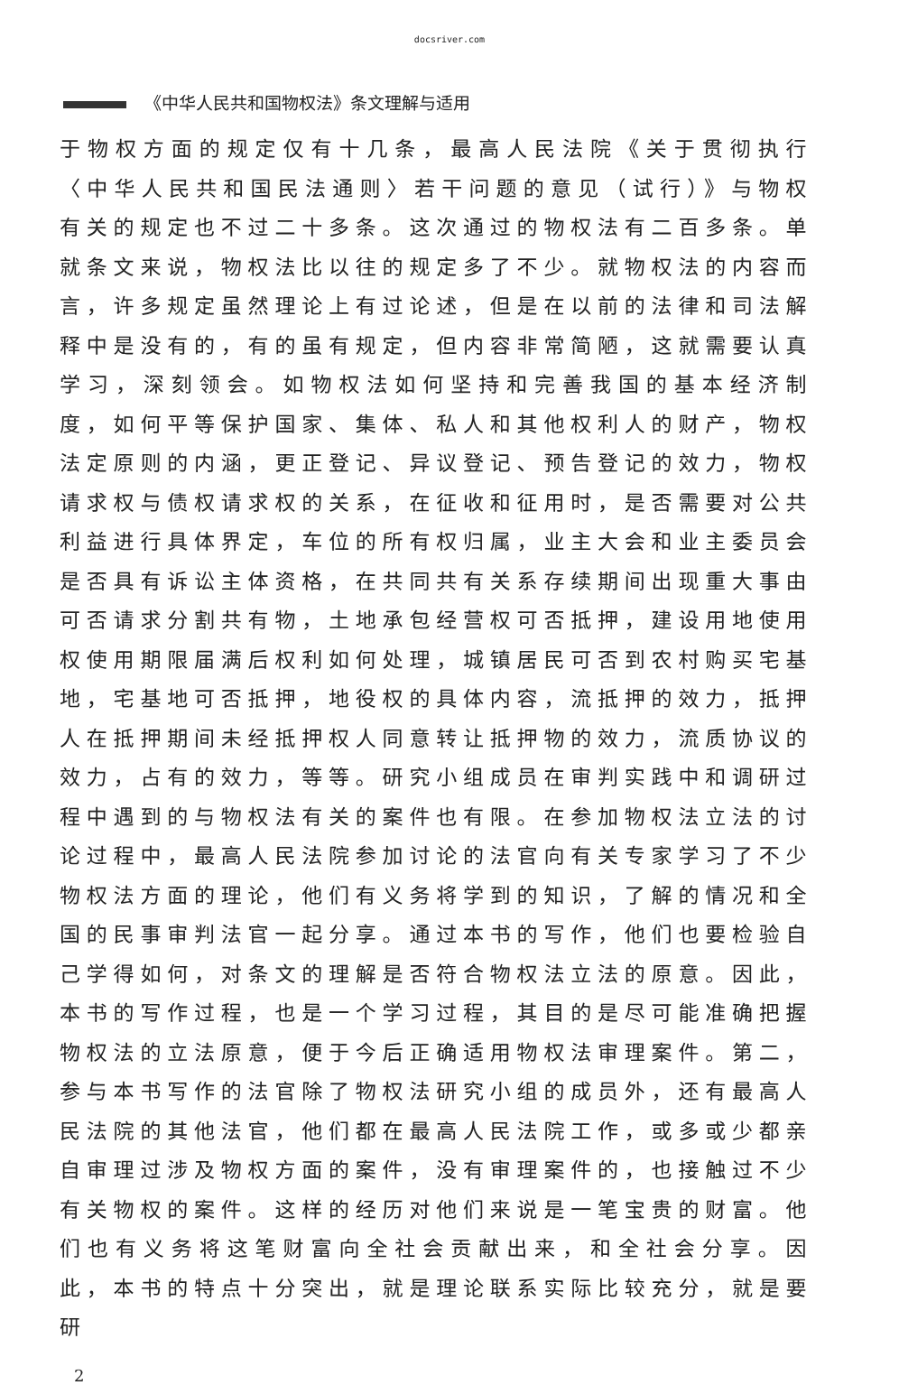docsriver.com
《中华人民共和国物权法》条文理解与适用
于物权方面的规定仅有十几条，最高人民法院《关于贯彻执行〈中华人民共和国民法通则〉若干问题的意见（试行）》与物权有关的规定也不过二十多条。这次通过的物权法有二百多条。单就条文来说，物权法比以往的规定多了不少。就物权法的内容而言，许多规定虽然理论上有过论述，但是在以前的法律和司法解释中是没有的，有的虽有规定，但内容非常简陋，这就需要认真学习，深刻领会。如物权法如何坚持和完善我国的基本经济制度，如何平等保护国家、集体、私人和其他权利人的财产，物权法定原则的内涵，更正登记、异议登记、预告登记的效力，物权请求权与债权请求权的关系，在征收和征用时，是否需要对公共利益进行具体界定，车位的所有权归属，业主大会和业主委员会是否具有诉讼主体资格，在共同共有关系存续期间出现重大事由可否请求分割共有物，土地承包经营权可否抵押，建设用地使用权使用期限届满后权利如何处理，城镇居民可否到农村购买宅基地，宅基地可否抵押，地役权的具体内容，流抵押的效力，抵押人在抵押期间未经抵押权人同意转让抵押物的效力，流质协议的效力，占有的效力，等等。研究小组成员在审判实践中和调研过程中遇到的与物权法有关的案件也有限。在参加物权法立法的讨论过程中，最高人民法院参加讨论的法官向有关专家学习了不少物权法方面的理论，他们有义务将学到的知识，了解的情况和全国的民事审判法官一起分享。通过本书的写作，他们也要检验自己学得如何，对条文的理解是否符合物权法立法的原意。因此，本书的写作过程，也是一个学习过程，其目的是尽可能准确把握物权法的立法原意，便于今后正确适用物权法审理案件。第二，参与本书写作的法官除了物权法研究小组的成员外，还有最高人民法院的其他法官，他们都在最高人民法院工作，或多或少都亲自审理过涉及物权方面的案件，没有审理案件的，也接触过不少有关物权的案件。这样的经历对他们来说是一笔宝贵的财富。他们也有义务将这笔财富向全社会贡献出来，和全社会分享。因此，本书的特点十分突出，就是理论联系实际比较充分，就是要研
2